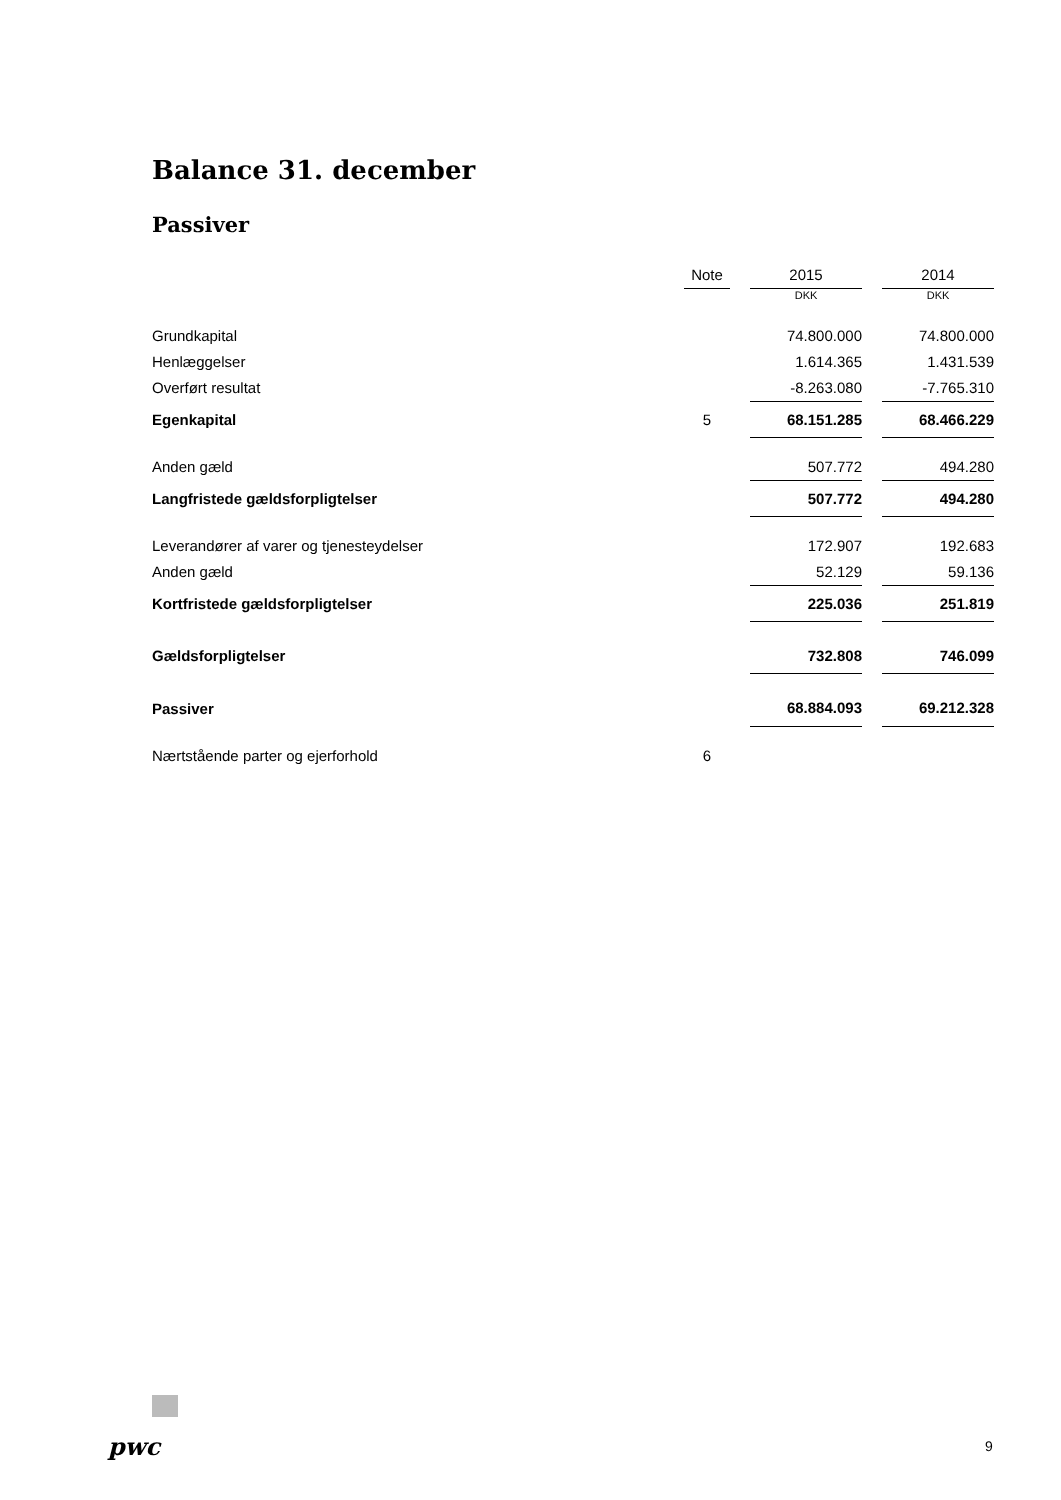Balance 31. december
Passiver
| | Note | | 2015 | | 2014 |
| | | | DKK | | DKK |
| Grundkapital | | | 74.800.000 | | 74.800.000 |
| Henlæggelser | | | 1.614.365 | | 1.431.539 |
| Overført resultat | | | -8.263.080 | | -7.765.310 |
| Egenkapital | 5 | | 68.151.285 | | 68.466.229 |
| Anden gæld | | | 507.772 | | 494.280 |
| Langfristede gældsforpligtelser | | | 507.772 | | 494.280 |
| Leverandører af varer og tjenesteydelser | | | 172.907 | | 192.683 |
| Anden gæld | | | 52.129 | | 59.136 |
| Kortfristede gældsforpligtelser | | | 225.036 | | 251.819 |
| Gældsforpligtelser | | | 732.808 | | 746.099 |
| Passiver | | | 68.884.093 | | 69.212.328 |
| Nærtstående parter og ejerforhold | 6 | | | | |
pwc 9